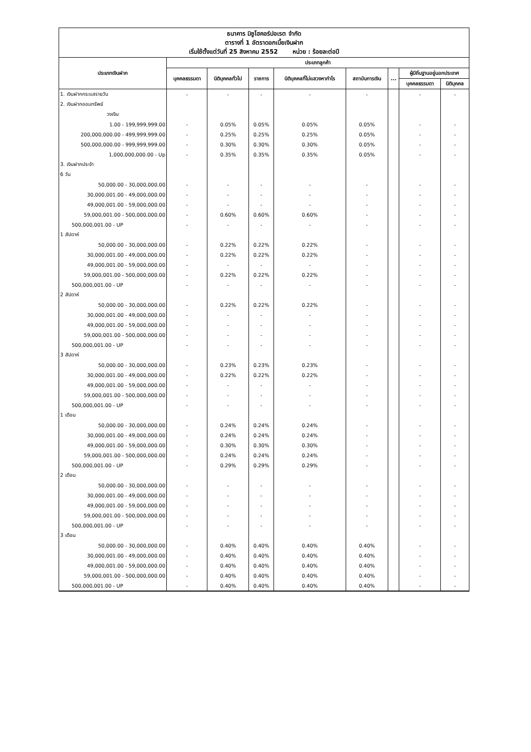| ธนาคาร มิซูโฮคอร์ปอเรต จำกัด ตารางที่ 1 อัตราดอกเบี้ยเงินฝาก เริ่มใช้ตั้งแต่วันที่ 25 สิงหาคม 2552 หน่วย : ร้อยละต่อปี | | | | | | | | |
| ประเภทเงินฝาก | ประเภทลูกค้า | | | | | | | |
| | บุคคลธรรมดา | นิติบุคคลทั่วไป | ราชการ | นิติบุคคลที่ไม่แสวงหากำไร | สถาบันการเงิน | ... | ผู้มีถิ่นฐานอยู่นอกประเทศ | |
| | | | | | | | บุคคลธรรมดา | นิติบุคคล |
| 1. เงินฝากกระแสรายวัน | - | - | - | - | - | | - | - |
| 2. เงินฝากออมทรัพย์ | | | | | | | | |
| วงเงิน | | | | | | | | |
| 1.00 - 199,999,999.00 | - | 0.05% | 0.05% | 0.05% | 0.05% | | - | - |
| 200,000,000.00 - 499,999,999.00 | - | 0.25% | 0.25% | 0.25% | 0.05% | | - | - |
| 500,000,000.00 - 999,999,999.00 | - | 0.30% | 0.30% | 0.30% | 0.05% | | - | - |
| 1,000,000,000.00 - Up | - | 0.35% | 0.35% | 0.35% | 0.05% | | - | - |
| 3. เงินฝากประจำ | | | | | | | | |
| 6 วัน | | | | | | | | |
| 50,000.00 - 30,000,000.00 | - | - | - | - | - | | - | - |
| 30,000,001.00 - 49,000,000.00 | - | - | - | - | - | | - | - |
| 49,000,001.00 - 59,000,000.00 | - | - | - | - | - | | - | - |
| 59,000,001.00 - 500,000,000.00 | - | 0.60% | 0.60% | 0.60% | - | | - | - |
| 500,000,001.00 - UP | - | - | - | - | - | | - | - |
| 1 สัปดาห์ | | | | | | | | |
| 50,000.00 - 30,000,000.00 | - | 0.22% | 0.22% | 0.22% | - | | - | - |
| 30,000,001.00 - 49,000,000.00 | - | 0.22% | 0.22% | 0.22% | - | | - | - |
| 49,000,001.00 - 59,000,000.00 | - | - | - | - | - | | - | - |
| 59,000,001.00 - 500,000,000.00 | - | 0.22% | 0.22% | 0.22% | - | | - | - |
| 500,000,001.00 - UP | - | - | - | - | - | | - | - |
| 2 สัปดาห์ | | | | | | | | |
| 50,000.00 - 30,000,000.00 | - | 0.22% | 0.22% | 0.22% | - | | - | - |
| 30,000,001.00 - 49,000,000.00 | - | - | - | - | - | | - | - |
| 49,000,001.00 - 59,000,000.00 | - | - | - | - | - | | - | - |
| 59,000,001.00 - 500,000,000.00 | - | - | - | - | - | | - | - |
| 500,000,001.00 - UP | - | - | - | - | - | | - | - |
| 3 สัปดาห์ | | | | | | | | |
| 50,000.00 - 30,000,000.00 | - | 0.23% | 0.23% | 0.23% | - | | - | - |
| 30,000,001.00 - 49,000,000.00 | - | 0.22% | 0.22% | 0.22% | - | | - | - |
| 49,000,001.00 - 59,000,000.00 | - | - | - | - | - | | - | - |
| 59,000,001.00 - 500,000,000.00 | - | - | - | - | - | | - | - |
| 500,000,001.00 - UP | - | - | - | - | - | | - | - |
| 1 เดือน | | | | | | | | |
| 50,000.00 - 30,000,000.00 | - | 0.24% | 0.24% | 0.24% | - | | - | - |
| 30,000,001.00 - 49,000,000.00 | - | 0.24% | 0.24% | 0.24% | - | | - | - |
| 49,000,001.00 - 59,000,000.00 | - | 0.30% | 0.30% | 0.30% | - | | - | - |
| 59,000,001.00 - 500,000,000.00 | - | 0.24% | 0.24% | 0.24% | - | | - | - |
| 500,000,001.00 - UP | - | 0.29% | 0.29% | 0.29% | - | | - | - |
| 2 เดือน | | | | | | | | |
| 50,000.00 - 30,000,000.00 | - | - | - | - | - | | - | - |
| 30,000,001.00 - 49,000,000.00 | - | - | - | - | - | | - | - |
| 49,000,001.00 - 59,000,000.00 | - | - | - | - | - | | - | - |
| 59,000,001.00 - 500,000,000.00 | - | - | - | - | - | | - | - |
| 500,000,001.00 - UP | - | - | - | - | - | | - | - |
| 3 เดือน | | | | | | | | |
| 50,000.00 - 30,000,000.00 | - | 0.40% | 0.40% | 0.40% | 0.40% | | - | - |
| 30,000,001.00 - 49,000,000.00 | - | 0.40% | 0.40% | 0.40% | 0.40% | | - | - |
| 49,000,001.00 - 59,000,000.00 | - | 0.40% | 0.40% | 0.40% | 0.40% | | - | - |
| 59,000,001.00 - 500,000,000.00 | - | 0.40% | 0.40% | 0.40% | 0.40% | | - | - |
| 500,000,001.00 - UP | - | 0.40% | 0.40% | 0.40% | 0.40% | | - | - |